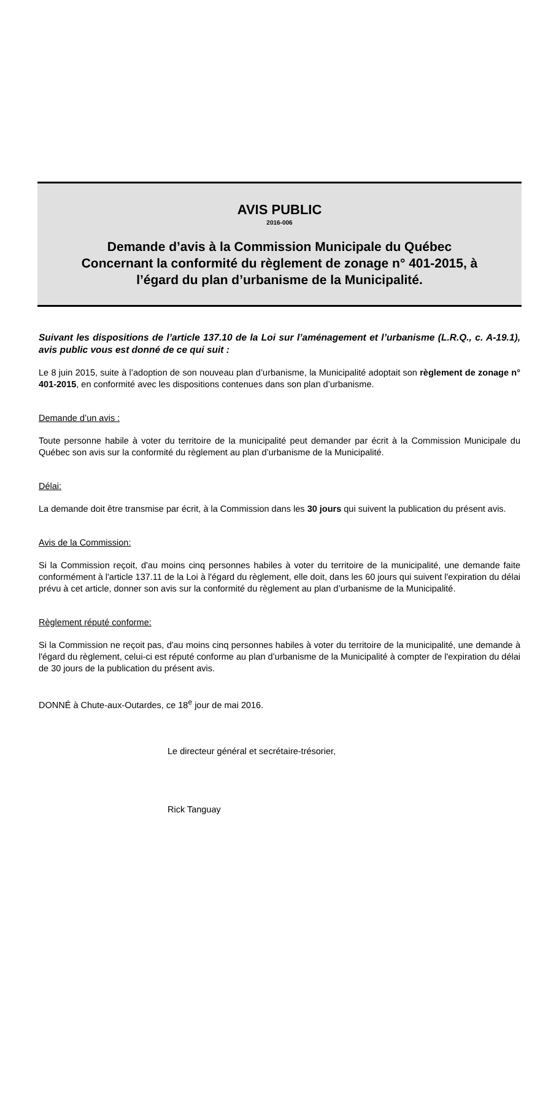AVIS PUBLIC
2016-006
Demande d’avis à la Commission Municipale du Québec
Concernant la conformité du règlement de zonage n° 401-2015, à
l’égard du plan d’urbanisme de la Municipalité.
Suivant les dispositions de l’article 137.10 de la Loi sur l’aménagement et l’urbanisme (L.R.Q., c. A-19.1), avis public vous est donné de ce qui suit :
Le 8 juin 2015, suite à l’adoption de son nouveau plan d’urbanisme, la Municipalité adoptait son règlement de zonage n° 401-2015, en conformité avec les dispositions contenues dans son plan d’urbanisme.
Demande d’un avis :
Toute personne habile à voter du territoire de la municipalité peut demander par écrit à la Commission Municipale du Québec son avis sur la conformité du règlement au plan d’urbanisme de la Municipalité.
Délai:
La demande doit être transmise par écrit, à la Commission dans les 30 jours qui suivent la publication du présent avis.
Avis de la Commission:
Si la Commission reçoit, d'au moins cinq personnes habiles à voter du territoire de la municipalité, une demande faite conformément à l'article 137.11 de la Loi à l'égard du règlement, elle doit, dans les 60 jours qui suivent l'expiration du délai prévu à cet article, donner son avis sur la conformité du règlement au plan d’urbanisme de la Municipalité.
Règlement réputé conforme:
Si la Commission ne reçoit pas, d'au moins cinq personnes habiles à voter du territoire de la municipalité, une demande à l'égard du règlement, celui-ci est réputé conforme au plan d’urbanisme de la Municipalité à compter de l'expiration du délai de 30 jours de la publication du présent avis.
DONNÉ à Chute-aux-Outardes, ce 18<sup>e</sup> jour de mai 2016.
Le directeur général et secrétaire-trésorier,
Rick Tanguay